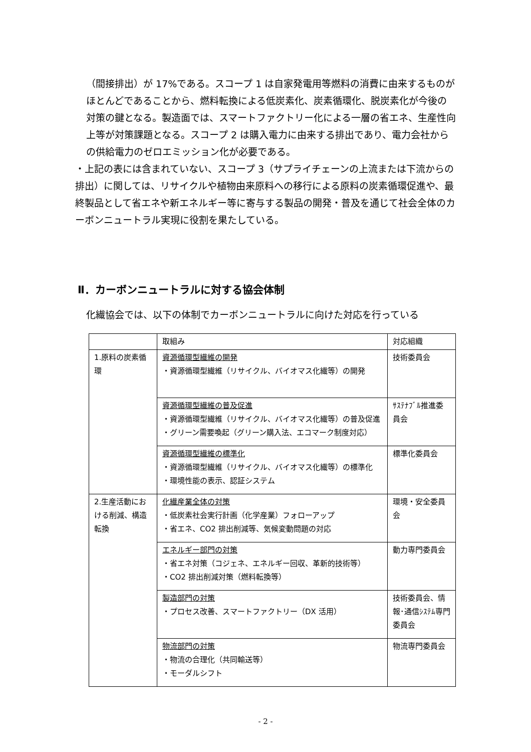（間接排出）が 17%である。スコープ 1 は自家発電用等燃料の消費に由来するものがほとんどであることから、燃料転換による低炭素化、炭素循環化、脱炭素化が今後の対策の鍵となる。製造面では、スマートファクトリー化による一層の省エネ、生産性向上等が対策課題となる。スコープ 2 は購入電力に由来する排出であり、電力会社からの供給電力のゼロエミッション化が必要である。
・上記の表には含まれていない、スコープ 3（サプライチェーンの上流または下流からの排出）に関しては、リサイクルや植物由来原料への移行による原料の炭素循環促進や、最終製品として省エネや新エネルギー等に寄与する製品の開発・普及を通じて社会全体のカーボンニュートラル実現に役割を果たしている。
Ⅱ．カーボンニュートラルに対する協会体制
化繊協会では、以下の体制でカーボンニュートラルに向けた対応を行っている
| | 取組み | 対応組織 |
| 1.原料の炭素循環 | 資源循環型繊維の開発 ・資源循環型繊維（リサイクル、バイオマス化繊等）の開発 | 技術委員会 |
| | 資源循環型繊維の普及促進 ・資源循環型繊維（リサイクル、バイオマス化繊等）の普及促進 ・グリーン需要喚起（グリーン購入法、エコマーク制度対応） | ｻｽﾃﾅﾌﾞﾙ推進委員会 |
| | 資源循環型繊維の標準化 ・資源循環型繊維（リサイクル、バイオマス化繊等）の標準化 ・環境性能の表示、認証システム | 標準化委員会 |
| 2.生産活動における削減、構造転換 | 化繊産業全体の対策 ・低炭素社会実行計画（化学産業）フォローアップ ・省エネ、CO2 排出削減等、気候変動問題の対応 | 環境・安全委員会 |
| | エネルギー部門の対策 ・省エネ対策（コジェネ、エネルギー回収、革新的技術等） ・CO2 排出削減対策（燃料転換等） | 動力専門委員会 |
| | 製造部門の対策 ・プロセス改善、スマートファクトリー（DX 活用） | 技術委員会、情報･通信ｼｽﾃﾑ専門委員会 |
| | 物流部門の対策 ・物流の合理化（共同輸送等） ・モーダルシフト | 物流専門委員会 |
- 2 -